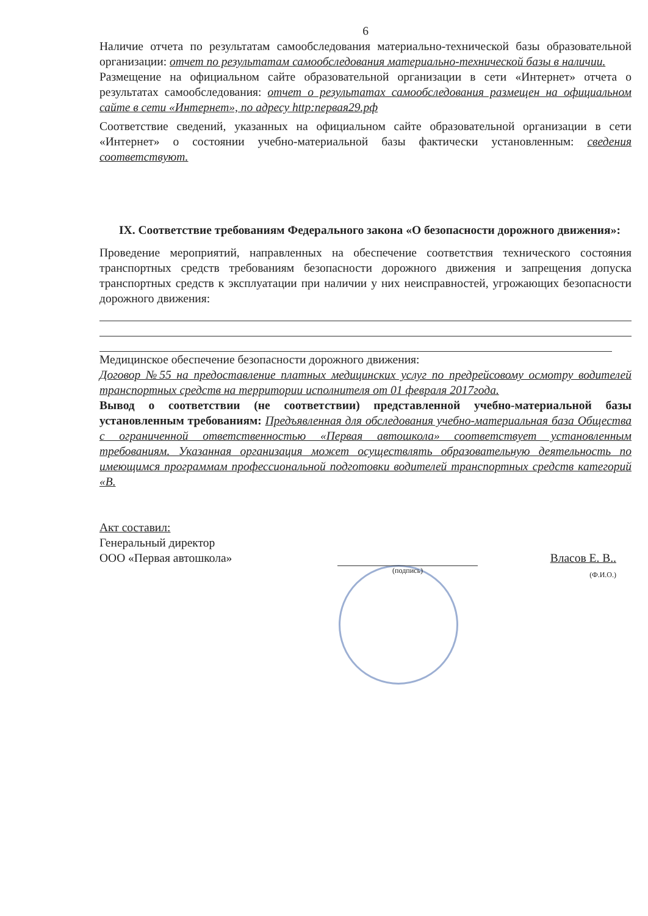6
Наличие отчета по результатам самообследования материально-технической базы образовательной организации: отчет по результатам самообследования материально-технической базы в наличии.
Размещение на официальном сайте образовательной организации в сети «Интернет» отчета о результатах самообследования: отчет о результатах самообследования размещен на официальном сайте в сети «Интернет», по адресу http:первая29.рф
Соответствие сведений, указанных на официальном сайте образовательной организации в сети «Интернет» о состоянии учебно-материальной базы фактически установленным: сведения соответствуют.
IX. Соответствие требованиям Федерального закона «О безопасности дорожного движения»:
Проведение мероприятий, направленных на обеспечение соответствия технического состояния транспортных средств требованиям безопасности дорожного движения и запрещения допуска транспортных средств к эксплуатации при наличии у них неисправностей, угрожающих безопасности дорожного движения:
Медицинское обеспечение безопасности дорожного движения:
Договор №55 на предоставление платных медицинских услуг по предрейсовому осмотру водителей транспортных средств на территории исполнителя от 01 февраля 2017года.
Вывод о соответствии (не соответствии) представленной учебно-материальной базы установленным требованиям: Предъявленная для обследования учебно-материальная база Общества с ограниченной ответственностью «Первая автошкола» соответствует установленным требованиям. Указанная организация может осуществлять образовательную деятельность по имеющимся программам профессиональной подготовки водителей транспортных средств категорий «В.
Акт составил:
Генеральный директор
ООО «Первая автошкола»
(подпись)
Власов Е. В..
(Ф.И.О.)